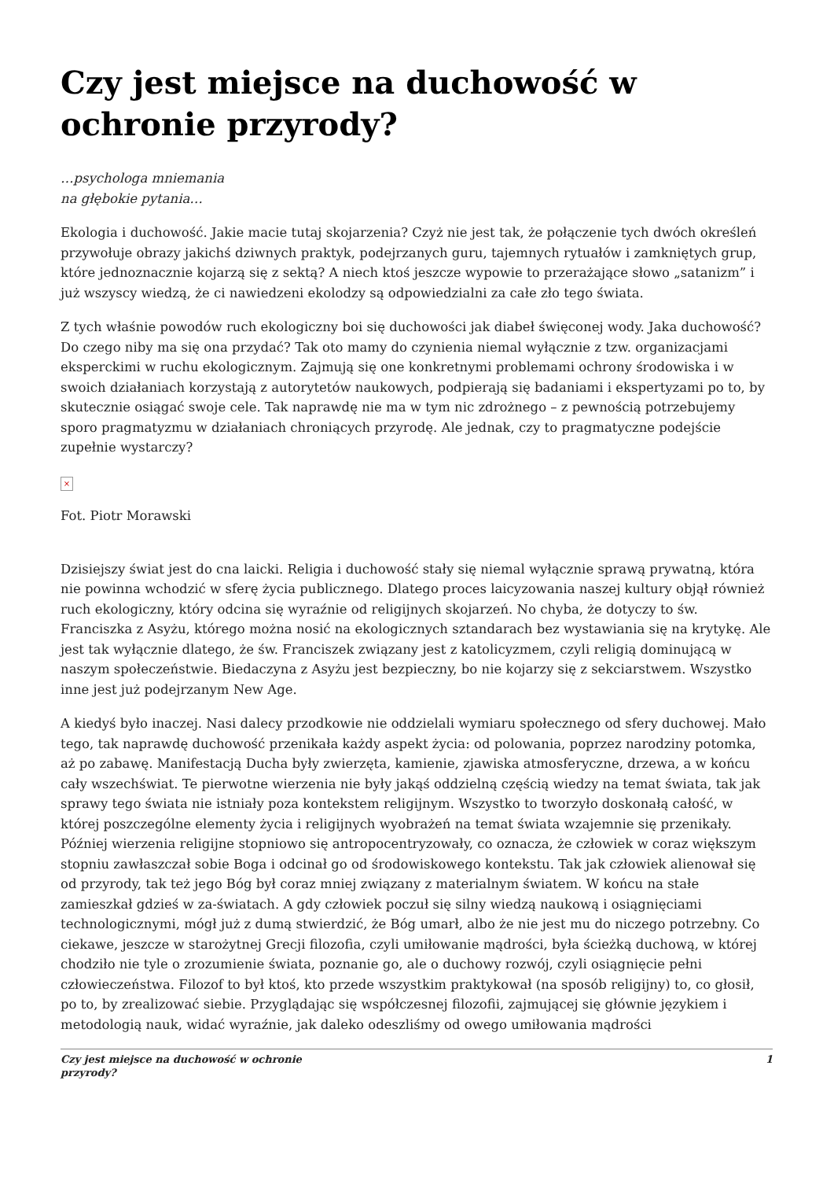Czy jest miejsce na duchowość w ochronie przyrody?
…psychologa mniemania
na głębokie pytania…
Ekologia i duchowość. Jakie macie tutaj skojarzenia? Czyż nie jest tak, że połączenie tych dwóch określeń przywołuje obrazy jakichś dziwnych praktyk, podejrzanych guru, tajemnych rytuałów i zamkniętych grup, które jednoznacznie kojarzą się z sektą? A niech ktoś jeszcze wypowie to przerażające słowo „satanizm” i już wszyscy wiedzą, że ci nawiedzeni ekolodzy są odpowiedzialni za całe zło tego świata.
Z tych właśnie powodów ruch ekologiczny boi się duchowości jak diabeł święconej wody. Jaka duchowość? Do czego niby ma się ona przydać? Tak oto mamy do czynienia niemal wyłącznie z tzw. organizacjami eksperckimi w ruchu ekologicznym. Zajmują się one konkretnymi problemami ochrony środowiska i w swoich działaniach korzystają z autorytetów naukowych, podpierają się badaniami i ekspertyzami po to, by skutecznie osiągać swoje cele. Tak naprawdę nie ma w tym nic zdrożnego – z pewnością potrzebujemy sporo pragmatyzmu w działaniach chroniących przyrodę. Ale jednak, czy to pragmatyczne podejście zupełnie wystarczy?
×
Fot. Piotr Morawski
Dzisiejszy świat jest do cna laicki. Religia i duchowość stały się niemal wyłącznie sprawą prywatną, która nie powinna wchodzić w sferę życia publicznego. Dlatego proces laicyzowania naszej kultury objął również ruch ekologiczny, który odcina się wyraźnie od religijnych skojarzeń. No chyba, że dotyczy to św. Franciszka z Asyżu, którego można nosić na ekologicznych sztandarach bez wystawiania się na krytykę. Ale jest tak wyłącznie dlatego, że św. Franciszek związany jest z katolicyzmem, czyli religią dominującą w naszym społeczeństwie. Biedaczyna z Asyżu jest bezpieczny, bo nie kojarzy się z sekciarstwem. Wszystko inne jest już podejrzanym New Age.
A kiedyś było inaczej. Nasi dalecy przodkowie nie oddzielali wymiaru społecznego od sfery duchowej. Mało tego, tak naprawdę duchowość przenikała każdy aspekt życia: od polowania, poprzez narodziny potomka, aż po zabawę. Manifestacją Ducha były zwierzęta, kamienie, zjawiska atmosferyczne, drzewa, a w końcu cały wszechświat. Te pierwotne wierzenia nie były jakąś oddzielną częścią wiedzy na temat świata, tak jak sprawy tego świata nie istniały poza kontekstem religijnym. Wszystko to tworzyło doskonałą całość, w której poszczególne elementy życia i religijnych wyobrażeń na temat świata wzajemnie się przenikały. Później wierzenia religijne stopniowo się antropocentryzowały, co oznacza, że człowiek w coraz większym stopniu zawłaszczał sobie Boga i odcinał go od środowiskowego kontekstu. Tak jak człowiek alienował się od przyrody, tak też jego Bóg był coraz mniej związany z materialnym światem. W końcu na stałe zamieszkał gdzieś w za-światach. A gdy człowiek poczuł się silny wiedzą naukową i osiągnięciami technologicznymi, mógł już z dumą stwierdzić, że Bóg umarł, albo że nie jest mu do niczego potrzebny. Co ciekawe, jeszcze w starożytnej Grecji filozofia, czyli umiłowanie mądrości, była ścieżką duchową, w której chodziło nie tyle o zrozumienie świata, poznanie go, ale o duchowy rozwój, czyli osiągnięcie pełni człowieczeństwa. Filozof to był ktoś, kto przede wszystkim praktykował (na sposób religijny) to, co głosił, po to, by zrealizować siebie. Przyglądając się współczesnej filozofii, zajmującej się głównie językiem i metodologią nauk, widać wyraźnie, jak daleko odeszliśmy od owego umiłowania mądrości
Czy jest miejsce na duchowość w ochronie
przyrody? 1